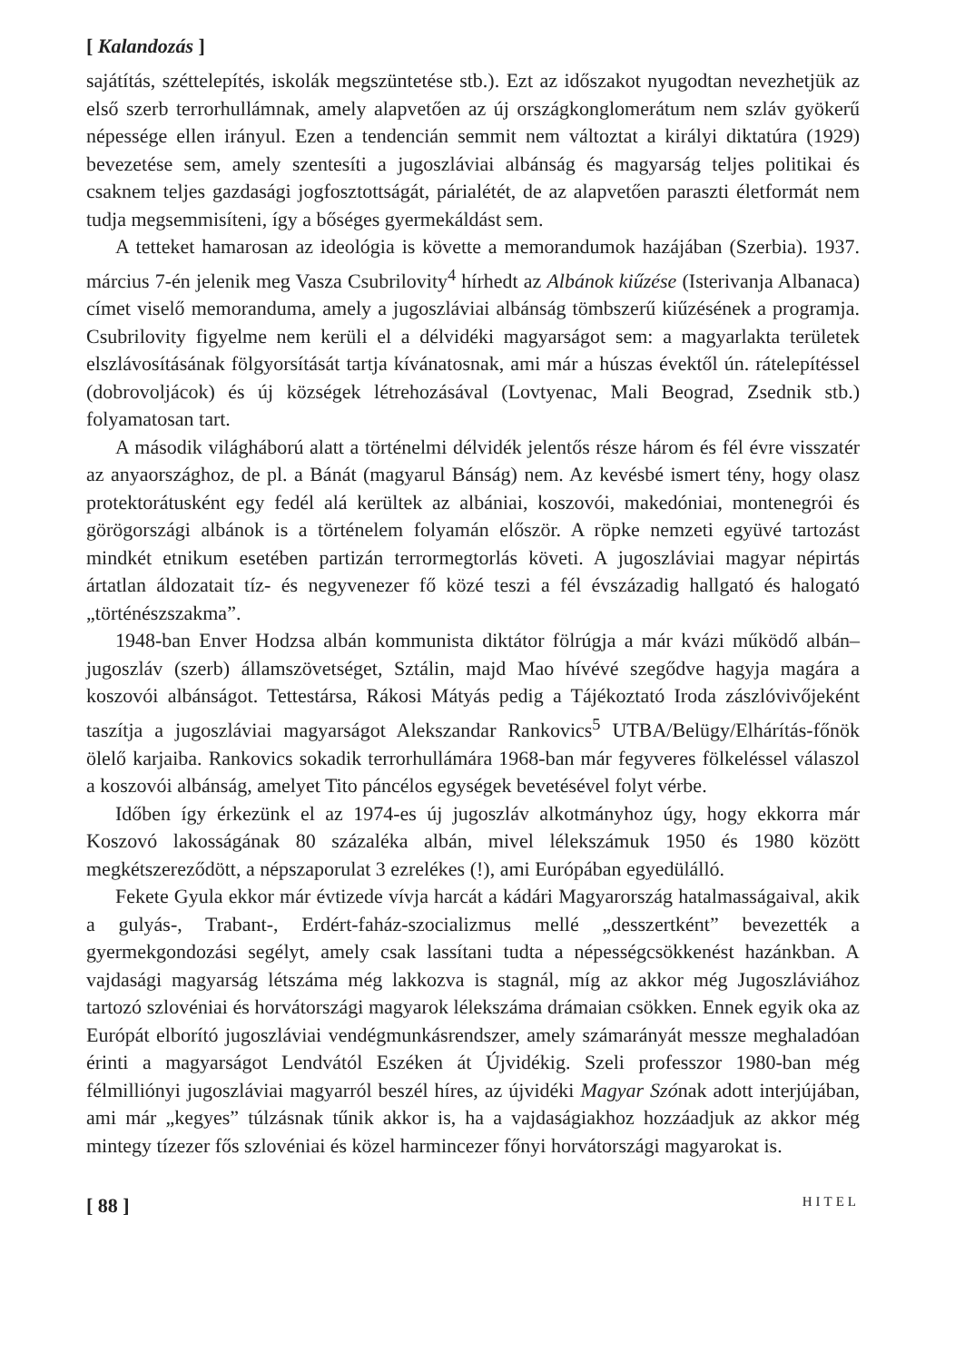[ Kalandozás ]
sajátítás, széttelepítés, iskolák megszüntetése stb.). Ezt az időszakot nyugodtan nevezhetjük az első szerb terrorhullámnak, amely alapvetően az új országkonglomerátum nem szláv gyökerű népessége ellen irányul. Ezen a tendencián semmit nem változtat a királyi diktatúra (1929) bevezetése sem, amely szentesíti a jugoszláviai albánság és magyarság teljes politikai és csaknem teljes gazdasági jogfosztottságát, párialétét, de az alapvetően paraszti életformát nem tudja megsemmisíteni, így a bőséges gyermekáldást sem.
A tetteket hamarosan az ideológia is követte a memorandumok hazájában (Szerbia). 1937. március 7-én jelenik meg Vasza Csubrilovity<sup>4</sup> hírhedt az Albánok kiűzése (Isterivanja Albanaca) címet viselő memoranduma, amely a jugoszláviai albánság tömbszerű kiűzésének a programja. Csubrilovity figyelme nem kerüli el a délvidéki magyarságot sem: a magyarlakta területek elszlávosításának fölgyorsítását tartja kívánatosnak, ami már a húszas évektől ún. rátelepítéssel (dobrovoljácok) és új községek létrehozásával (Lovtyenac, Mali Beograd, Zsednik stb.) folyamatosan tart.
A második világháború alatt a történelmi délvidék jelentős része három és fél évre visszatér az anyaországhoz, de pl. a Bánát (magyarul Bánság) nem. Az kevésbé ismert tény, hogy olasz protektorátusként egy fedél alá kerültek az albániai, koszovói, makedóniai, montenegrói és görögországi albánok is a történelem folyamán először. A röpke nemzeti együvé tartozást mindkét etnikum esetében partizán terrormegtorlás követi. A jugoszláviai magyar népirtás ártatlan áldozatait tíz- és negyvenezer fő közé teszi a fél évszázadig hallgató és halogató „történészszakma”.
1948-ban Enver Hodzsa albán kommunista diktátor fölrúgja a már kvázi működő albán–jugoszláv (szerb) államszövetséget, Sztálin, majd Mao hívévé szegődve hagyja magára a koszovói albánságot. Tettestársa, Rákosi Mátyás pedig a Tájékoztató Iroda zászlóvivőjeként taszítja a jugoszláviai magyarságot Alekszandar Rankovics<sup>5</sup> UTBA/Belügy/Elhárítás-főnök ölelő karjaiba. Rankovics sokadik terrorhullámára 1968-ban már fegyveres fölkeléssel válaszol a koszovói albánság, amelyet Tito páncélos egységek bevetésével folyt vérbe.
Időben így érkezünk el az 1974-es új jugoszláv alkotmányhoz úgy, hogy ekkorra már Koszovó lakosságának 80 százaléka albán, mivel lélekszámuk 1950 és 1980 között megkétszereződött, a népszaporulat 3 ezrelékes (!), ami Európában egyedülálló.
Fekete Gyula ekkor már évtizede vívja harcát a kádári Magyarország hatalmasságaival, akik a gulyás-, Trabant-, Erdért-faház-szocializmus mellé „desszertként” bevezették a gyermekgondozási segélyt, amely csak lassítani tudta a népességcsökkenést hazánkban. A vajdasági magyarság létszáma még lakkozva is stagnál, míg az akkor még Jugoszláviához tartozó szlovéniai és horvátországi magyarok lélekszáma drámaian csökken. Ennek egyik oka az Európát elborító jugoszláviai vendégmunkásrendszer, amely számarányát messze meghaladóan érinti a magyarságot Lendvától Eszéken át Újvidékig. Szeli professzor 1980-ban még félmilliónyi jugoszláviai magyarról beszél híres, az újvidéki Magyar Szónak adott interjújában, ami már „kegyes” túlzásnak tűnik akkor is, ha a vajdaságiakhoz hozzáadjuk az akkor még mintegy tízezer fős szlovéniai és közel harmincezer főnyi horvátországi magyarokat is.
[ 88 ] HITEL